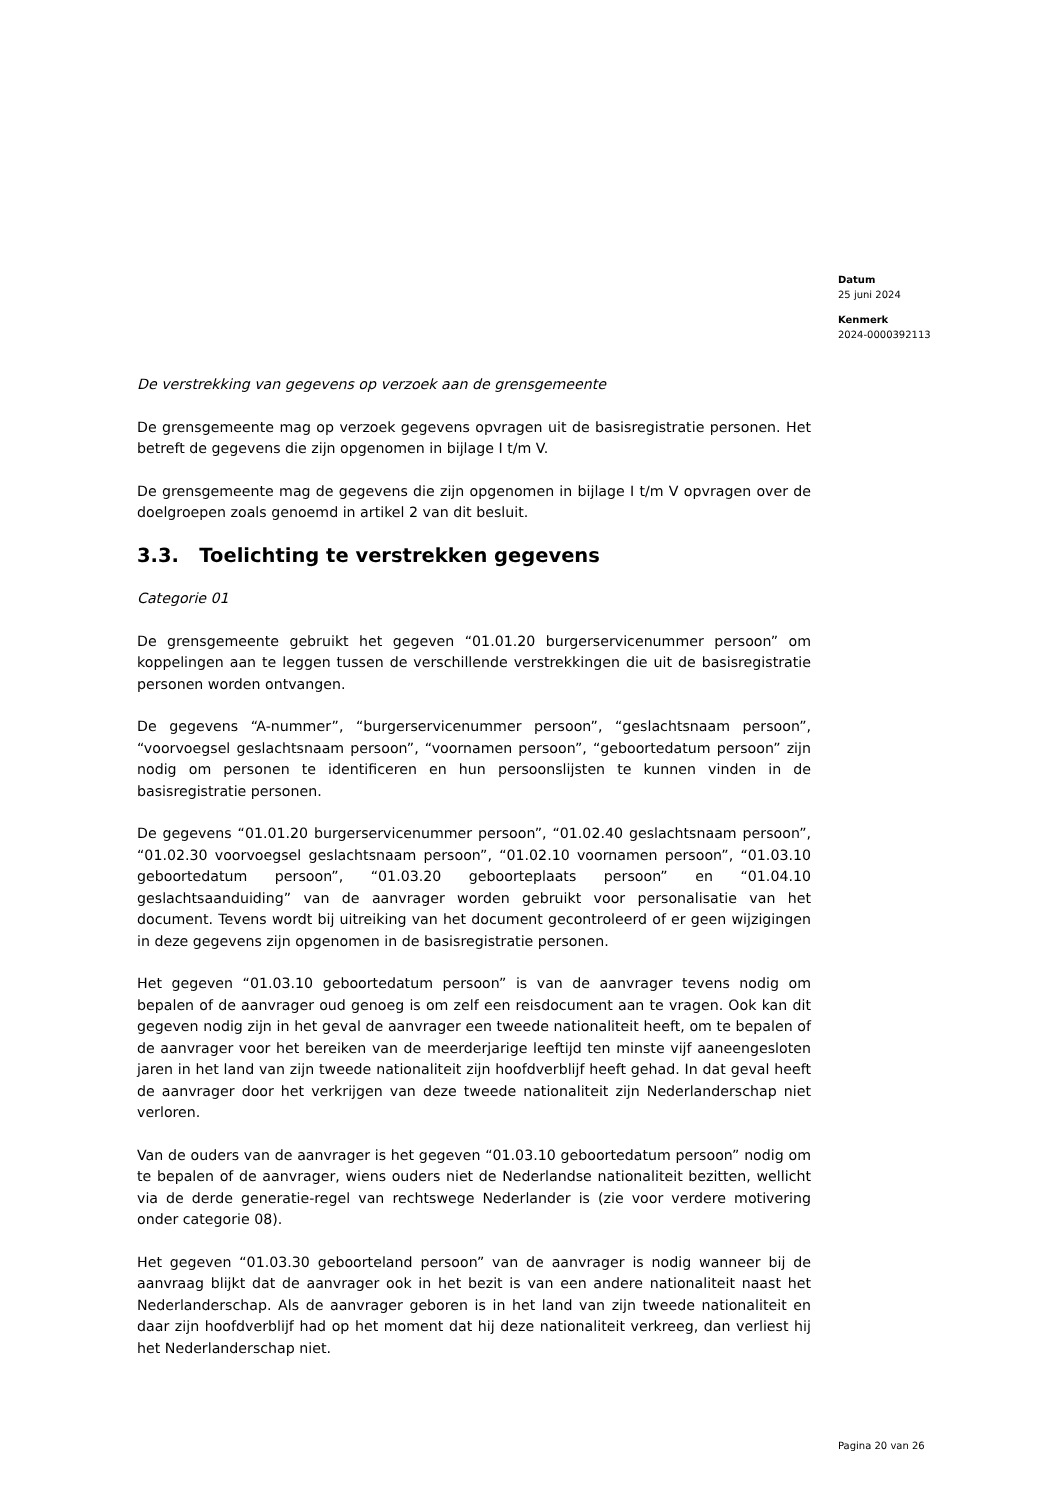Datum
25 juni 2024
Kenmerk
2024-0000392113
De verstrekking van gegevens op verzoek aan de grensgemeente
De grensgemeente mag op verzoek gegevens opvragen uit de basisregistratie personen. Het betreft de gegevens die zijn opgenomen in bijlage I t/m V.
De grensgemeente mag de gegevens die zijn opgenomen in bijlage I t/m V opvragen over de doelgroepen zoals genoemd in artikel 2 van dit besluit.
3.3. Toelichting te verstrekken gegevens
Categorie 01
De grensgemeente gebruikt het gegeven “01.01.20 burgerservicenummer persoon” om koppelingen aan te leggen tussen de verschillende verstrekkingen die uit de basisregistratie personen worden ontvangen.
De gegevens “A-nummer”, “burgerservicenummer persoon”, “geslachtsnaam persoon”, “voorvoegsel geslachtsnaam persoon”, “voornamen persoon”, “geboortedatum persoon” zijn nodig om personen te identificeren en hun persoonslijsten te kunnen vinden in de basisregistratie personen.
De gegevens “01.01.20 burgerservicenummer persoon”, “01.02.40 geslachtsnaam persoon”, “01.02.30 voorvoegsel geslachtsnaam persoon”, “01.02.10 voornamen persoon”, “01.03.10 geboortedatum persoon”, “01.03.20 geboorteplaats persoon” en “01.04.10 geslachtsaanduiding” van de aanvrager worden gebruikt voor personalisatie van het document. Tevens wordt bij uitreiking van het document gecontroleerd of er geen wijzigingen in deze gegevens zijn opgenomen in de basisregistratie personen.
Het gegeven “01.03.10 geboortedatum persoon” is van de aanvrager tevens nodig om bepalen of de aanvrager oud genoeg is om zelf een reisdocument aan te vragen. Ook kan dit gegeven nodig zijn in het geval de aanvrager een tweede nationaliteit heeft, om te bepalen of de aanvrager voor het bereiken van de meerderjarige leeftijd ten minste vijf aaneengesloten jaren in het land van zijn tweede nationaliteit zijn hoofdverblijf heeft gehad. In dat geval heeft de aanvrager door het verkrijgen van deze tweede nationaliteit zijn Nederlanderschap niet verloren.
Van de ouders van de aanvrager is het gegeven “01.03.10 geboortedatum persoon” nodig om te bepalen of de aanvrager, wiens ouders niet de Nederlandse nationaliteit bezitten, wellicht via de derde generatie-regel van rechtswege Nederlander is (zie voor verdere motivering onder categorie 08).
Het gegeven “01.03.30 geboorteland persoon” van de aanvrager is nodig wanneer bij de aanvraag blijkt dat de aanvrager ook in het bezit is van een andere nationaliteit naast het Nederlanderschap. Als de aanvrager geboren is in het land van zijn tweede nationaliteit en daar zijn hoofdverblijf had op het moment dat hij deze nationaliteit verkreeg, dan verliest hij het Nederlanderschap niet.
Pagina 20 van 26